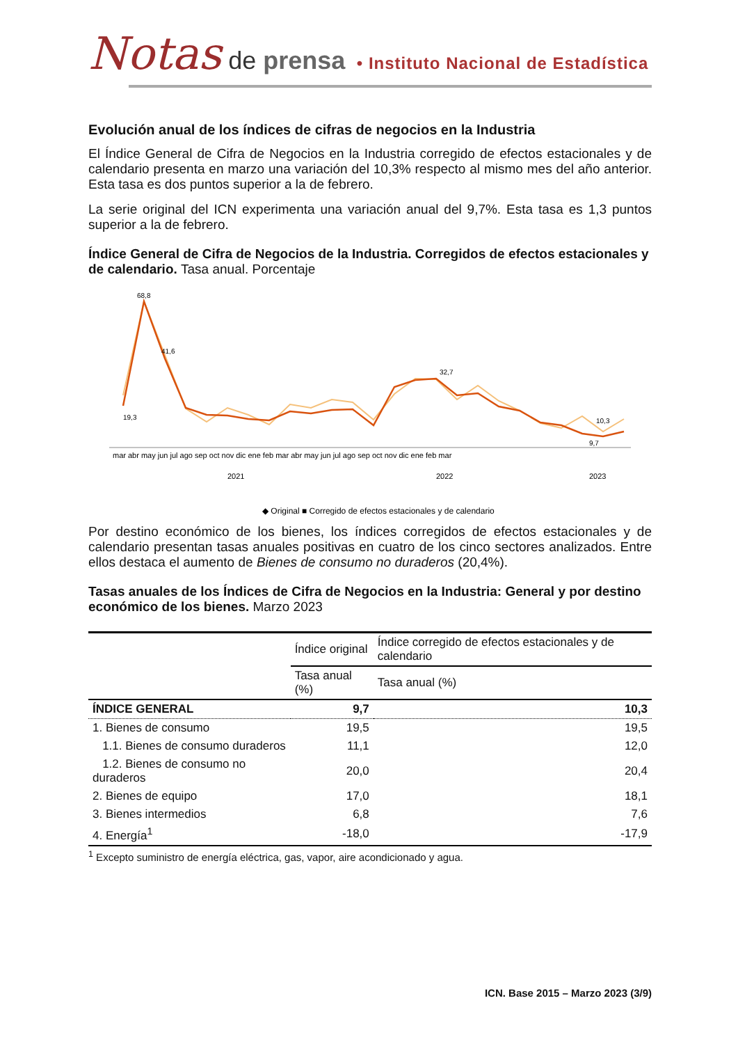Notas de prensa • Instituto Nacional de Estadística
Evolución anual de los índices de cifras de negocios en la Industria
El Índice General de Cifra de Negocios en la Industria corregido de efectos estacionales y de calendario presenta en marzo una variación del 10,3% respecto al mismo mes del año anterior. Esta tasa es dos puntos superior a la de febrero.
La serie original del ICN experimenta una variación anual del 9,7%. Esta tasa es 1,3 puntos superior a la de febrero.
Índice General de Cifra de Negocios de la Industria. Corregidos de efectos estacionales y de calendario. Tasa anual. Porcentaje
68,8
19,3
41,6
32,7
10,3
9,7
mar abr may jun jul ago sep oct nov dic ene feb mar abr may jun jul ago sep oct nov dic ene feb mar
2021
2022
2023
◆ Original ■ Corregido de efectos estacionales y de calendario
Por destino económico de los bienes, los índices corregidos de efectos estacionales y de calendario presentan tasas anuales positivas en cuatro de los cinco sectores analizados. Entre ellos destaca el aumento de Bienes de consumo no duraderos (20,4%).
Tasas anuales de los Índices de Cifra de Negocios en la Industria: General y por destino económico de los bienes. Marzo 2023
| | Índice original | Índice corregido de efectos estacionales y de calendario |
| --- | --- | --- |
| | Tasa anual (%) | Tasa anual (%) |
| ÍNDICE GENERAL | 9,7 | 10,3 |
| 1. Bienes de consumo | 19,5 | 19,5 |
| 1.1. Bienes de consumo duraderos | 11,1 | 12,0 |
| 1.2. Bienes de consumo no duraderos | 20,0 | 20,4 |
| 2. Bienes de equipo | 17,0 | 18,1 |
| 3. Bienes intermedios | 6,8 | 7,6 |
| 4. Energía<sup>1</sup> | -18,0 | -17,9 |
<sup>1</sup> Excepto suministro de energía eléctrica, gas, vapor, aire acondicionado y agua.
ICN. Base 2015 – Marzo 2023 (3/9)